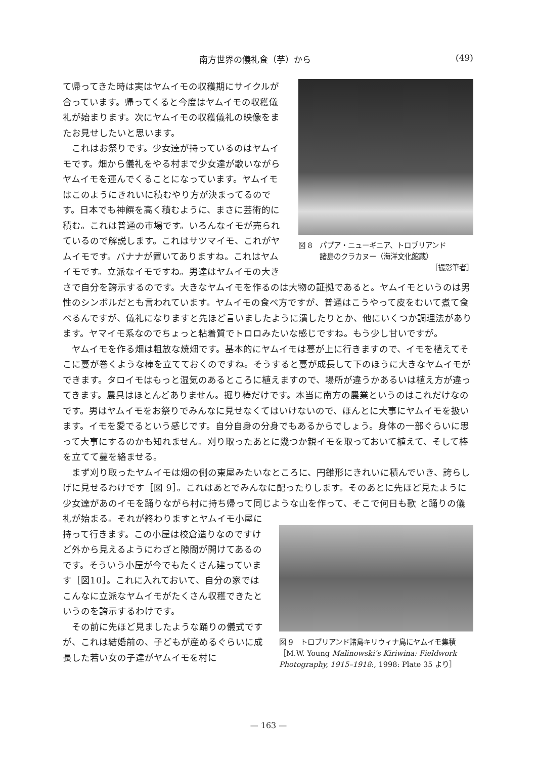南方世界の儀礼食（芋）から (49)
図 8　パプア・ニューギニア、トロブリアンド
　　　諸島のクラカヌー（海洋文化館蔵）
［撮影筆者］
て帰ってきた時は実はヤムイモの収穫期にサイクルが合っています。帰ってくると今度はヤムイモの収穫儀礼が始まります。次にヤムイモの収穫儀礼の映像をまたお見せしたいと思います。
これはお祭りです。少女達が持っているのはヤムイモです。畑から儀礼をやる村まで少女達が歌いながらヤムイモを運んでくることになっています。ヤムイモはこのようにきれいに積むやり方が決まってるのです。日本でも神饌を高く積むように、まさに芸術的に積む。これは普通の市場です。いろんなイモが売られているので解説します。これはサツマイモ、これがヤムイモです。バナナが置いてありますね。これはヤムイモです。立派なイモですね。男達はヤムイモの大きさで自分を誇示するのです。大きなヤムイモを作るのは大物の証拠であると。ヤムイモというのは男性のシンボルだとも言われています。ヤムイモの食べ方ですが、普通はこうやって皮をむいて煮て食べるんですが、儀礼になりますと先ほど言いましたように潰したりとか、他にいくつか調理法があります。ヤマイモ系なのでちょっと粘着質でトロロみたいな感じですね。もう少し甘いですが。
ヤムイモを作る畑は粗放な焼畑です。基本的にヤムイモは蔓が上に行きますので、イモを植えてそこに蔓が巻くような棒を立てておくのですね。そうすると蔓が成長して下のほうに大きなヤムイモができます。タロイモはもっと湿気のあるところに植えますので、場所が違うかあるいは植え方が違ってきます。農具はほとんどありません。掘り棒だけです。本当に南方の農業というのはこれだけなのです。男はヤムイモをお祭りでみんなに見せなくてはいけないので、ほんとに大事にヤムイモを扱います。イモを愛でるという感じです。自分自身の分身でもあるからでしょう。身体の一部ぐらいに思って大事にするのかも知れません。刈り取ったあとに幾つか親イモを取っておいて植えて、そして棒を立てて蔓を絡ませる。
まず刈り取ったヤムイモは畑の側の東屋みたいなところに、円錐形にきれいに積んでいき、誇らしげに見せるわけです［図 9］。これはあとでみんなに配ったりします。そのあとに先ほど見たように少女達があのイモを踊りながら村に持ち帰って同じような山を作って、そこで何日も歌
図 9　トロブリアンド諸島キリウィナ島にヤムイモ集積［M.W. Young Malinowski’s Kiriwina: Fieldwork Photography, 1915–1918:, 1998: Plate 35 より］
と踊りの儀礼が始まる。それが終わりますとヤムイモ小屋に持って行きます。この小屋は校倉造りなのですけど外から見えるようにわざと隙間が開けてあるのです。そういう小屋が今でもたくさん建っています［図10］。これに入れておいて、自分の家ではこんなに立派なヤムイモがたくさん収穫できたというのを誇示するわけです。
その前に先ほど見ましたような踊りの儀式ですが、これは結婚前の、子どもが産めるぐらいに成長した若い女の子達がヤムイモを村に
— 163 —